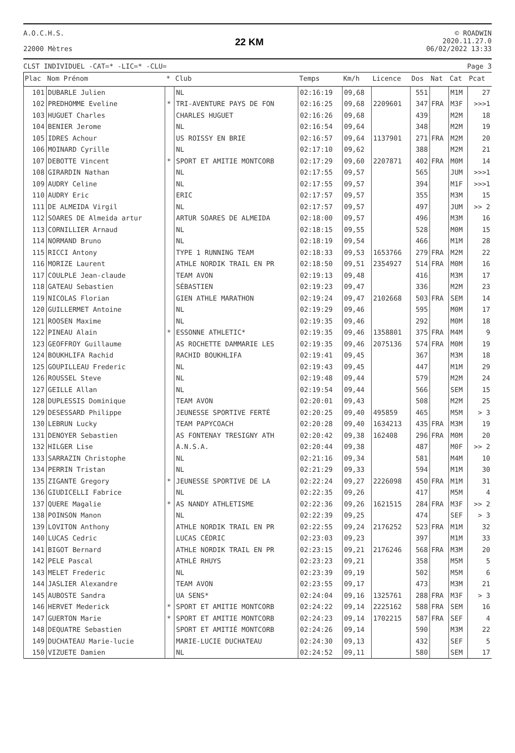A.O.C.H.S.
22000 Mètres
22 KM
© ROADWIN
2020.11.27.0
06/02/2022 13:33
CLST INDIVIDUEL -CAT=* -LIC=* -CLU= Page 3
| Plac | Nom Prénom | * | Club | Temps | Km/h | Licence | Dos | Nat | Cat | Pcat |
| --- | --- | --- | --- | --- | --- | --- | --- | --- | --- | --- |
| 101 | DUBARLE Julien | | NL | 02:16:19 | 09,68 | | 551 | | M1M | 27 |
| 102 | PREDHOMME Eveline | * | TRI-AVENTURE PAYS DE FON | 02:16:25 | 09,68 | 2209601 | 347 | FRA | M3F | >>>1 |
| 103 | HUGUET Charles | | CHARLES HUGUET | 02:16:26 | 09,68 | | 439 | | M2M | 18 |
| 104 | BENIER Jerome | | NL | 02:16:54 | 09,64 | | 348 | | M2M | 19 |
| 105 | IDRES Achour | | US ROISSY EN BRIE | 02:16:57 | 09,64 | 1137901 | 271 | FRA | M2M | 20 |
| 106 | MOINARD Cyrille | | NL | 02:17:10 | 09,62 | | 388 | | M2M | 21 |
| 107 | DEBOTTE Vincent | * | SPORT ET AMITIE MONTCORB | 02:17:29 | 09,60 | 2207871 | 402 | FRA | M0M | 14 |
| 108 | GIRARDIN Nathan | | NL | 02:17:55 | 09,57 | | 565 | | JUM | >>>1 |
| 109 | AUDRY Celine | | NL | 02:17:55 | 09,57 | | 394 | | M1F | >>>1 |
| 110 | AUDRY Eric | | ERIC | 02:17:57 | 09,57 | | 355 | | M3M | 15 |
| 111 | DE ALMEIDA Virgil | | NL | 02:17:57 | 09,57 | | 497 | | JUM | >> 2 |
| 112 | SOARES DE Almeida artur | | ARTUR SOARES DE ALMEIDA | 02:18:00 | 09,57 | | 496 | | M3M | 16 |
| 113 | CORNILLIER Arnaud | | NL | 02:18:15 | 09,55 | | 528 | | M0M | 15 |
| 114 | NORMAND Bruno | | NL | 02:18:19 | 09,54 | | 466 | | M1M | 28 |
| 115 | RICCI Antony | | TYPE 1 RUNNING TEAM | 02:18:33 | 09,53 | 1653766 | 279 | FRA | M2M | 22 |
| 116 | MORIZE Laurent | | ATHLE NORDIK TRAIL EN PR | 02:18:50 | 09,51 | 2354927 | 514 | FRA | M0M | 16 |
| 117 | COULPLE Jean-claude | | TEAM AVON | 02:19:13 | 09,48 | | 416 | | M3M | 17 |
| 118 | GATEAU Sebastien | | SÉBASTIEN | 02:19:23 | 09,47 | | 336 | | M2M | 23 |
| 119 | NICOLAS Florian | | GIEN ATHLE MARATHON | 02:19:24 | 09,47 | 2102668 | 503 | FRA | SEM | 14 |
| 120 | GUILLERMET Antoine | | NL | 02:19:29 | 09,46 | | 595 | | M0M | 17 |
| 121 | ROOSEN Maxime | | NL | 02:19:35 | 09,46 | | 292 | | M0M | 18 |
| 122 | PINEAU Alain | * | ESSONNE ATHLETIC* | 02:19:35 | 09,46 | 1358801 | 375 | FRA | M4M | 9 |
| 123 | GEOFFROY Guillaume | | AS ROCHETTE DAMMARIE LES | 02:19:35 | 09,46 | 2075136 | 574 | FRA | M0M | 19 |
| 124 | BOUKHLIFA Rachid | | RACHID BOUKHLIFA | 02:19:41 | 09,45 | | 367 | | M3M | 18 |
| 125 | GOUPILLEAU Frederic | | NL | 02:19:43 | 09,45 | | 447 | | M1M | 29 |
| 126 | ROUSSEL Steve | | NL | 02:19:48 | 09,44 | | 579 | | M2M | 24 |
| 127 | GEILLE Allan | | NL | 02:19:54 | 09,44 | | 566 | | SEM | 15 |
| 128 | DUPLESSIS Dominique | | TEAM AVON | 02:20:01 | 09,43 | | 508 | | M2M | 25 |
| 129 | DESESSARD Philippe | | JEUNESSE SPORTIVE FERTÉ | 02:20:25 | 09,40 | 495859 | 465 | | M5M | > 3 |
| 130 | LEBRUN Lucky | | TEAM PAPYCOACH | 02:20:28 | 09,40 | 1634213 | 435 | FRA | M3M | 19 |
| 131 | DENOYER Sebastien | | AS FONTENAY TRESIGNY ATH | 02:20:42 | 09,38 | 162408 | 296 | FRA | M0M | 20 |
| 132 | HILGER Lise | | A.N.S.A. | 02:20:44 | 09,38 | | 487 | | M0F | >> 2 |
| 133 | SARRAZIN Christophe | | NL | 02:21:16 | 09,34 | | 581 | | M4M | 10 |
| 134 | PERRIN Tristan | | NL | 02:21:29 | 09,33 | | 594 | | M1M | 30 |
| 135 | ZIGANTE Gregory | * | JEUNESSE SPORTIVE DE LA | 02:22:24 | 09,27 | 2226098 | 450 | FRA | M1M | 31 |
| 136 | GIUDICELLI Fabrice | | NL | 02:22:35 | 09,26 | | 417 | | M5M | 4 |
| 137 | QUERE Magalie | * | AS NANDY ATHLETISME | 02:22:36 | 09,26 | 1621515 | 284 | FRA | M3F | >> 2 |
| 138 | POINSON Manon | | NL | 02:22:39 | 09,25 | | 474 | | SEF | > 3 |
| 139 | LOVITON Anthony | | ATHLE NORDIK TRAIL EN PR | 02:22:55 | 09,24 | 2176252 | 523 | FRA | M1M | 32 |
| 140 | LUCAS Cedric | | LUCAS CÉDRIC | 02:23:03 | 09,23 | | 397 | | M1M | 33 |
| 141 | BIGOT Bernard | | ATHLE NORDIK TRAIL EN PR | 02:23:15 | 09,21 | 2176246 | 568 | FRA | M3M | 20 |
| 142 | PELE Pascal | | ATHLÉ RHUYS | 02:23:23 | 09,21 | | 358 | | M5M | 5 |
| 143 | MELET Frederic | | NL | 02:23:39 | 09,19 | | 502 | | M5M | 6 |
| 144 | JASLIER Alexandre | | TEAM AVON | 02:23:55 | 09,17 | | 473 | | M3M | 21 |
| 145 | AUBOSTE Sandra | | UA SENS* | 02:24:04 | 09,16 | 1325761 | 288 | FRA | M3F | > 3 |
| 146 | HERVET Mederick | * | SPORT ET AMITIE MONTCORB | 02:24:22 | 09,14 | 2225162 | 588 | FRA | SEM | 16 |
| 147 | GUERTON Marie | * | SPORT ET AMITIE MONTCORB | 02:24:23 | 09,14 | 1702215 | 587 | FRA | SEF | 4 |
| 148 | DEQUATRE Sebastien | | SPORT ET AMITIÉ MONTCORB | 02:24:26 | 09,14 | | 590 | | M3M | 22 |
| 149 | DUCHATEAU Marie-lucie | | MARIE-LUCIE DUCHATEAU | 02:24:30 | 09,13 | | 432 | | SEF | 5 |
| 150 | VIZUETE Damien | | NL | 02:24:52 | 09,11 | | 580 | | SEM | 17 |